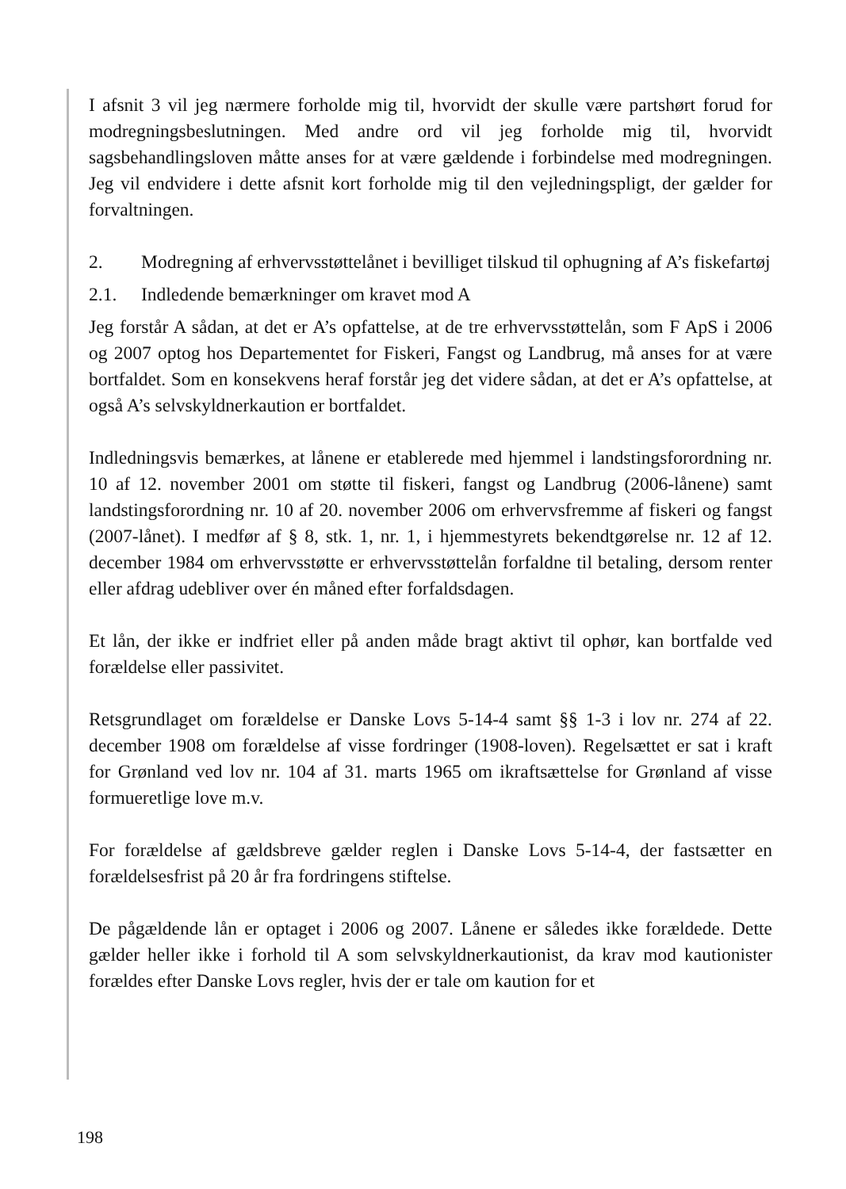I afsnit 3 vil jeg nærmere forholde mig til, hvorvidt der skulle være partshørt forud for modregningsbeslutningen. Med andre ord vil jeg forholde mig til, hvorvidt sagsbehandlingsloven måtte anses for at være gældende i forbindelse med modregningen. Jeg vil endvidere i dette afsnit kort forholde mig til den vejledningspligt, der gælder for forvaltningen.
2. Modregning af erhvervsstøttelånet i bevilliget tilskud til ophugning af A’s fiskefartøj
2.1. Indledende bemærkninger om kravet mod A
Jeg forstår A sådan, at det er A’s opfattelse, at de tre erhvervsstøttelån, som F ApS i 2006 og 2007 optog hos Departementet for Fiskeri, Fangst og Landbrug, må anses for at være bortfaldet. Som en konsekvens heraf forstår jeg det videre sådan, at det er A’s opfattelse, at også A’s selvskyldnerkaution er bortfaldet.
Indledningsvis bemærkes, at lånene er etablerede med hjemmel i landstingsforordning nr. 10 af 12. november 2001 om støtte til fiskeri, fangst og Landbrug (2006-lånene) samt landstingsforordning nr. 10 af 20. november 2006 om erhvervsfremme af fiskeri og fangst (2007-lånet). I medfør af § 8, stk. 1, nr. 1, i hjemmestyrets bekendtgørelse nr. 12 af 12. december 1984 om erhvervsstøtte er erhvervsstøttelån forfaldne til betaling, dersom renter eller afdrag udebliver over én måned efter forfaldsdagen.
Et lån, der ikke er indfriet eller på anden måde bragt aktivt til ophør, kan bortfalde ved forældelse eller passivitet.
Retsgrundlaget om forældelse er Danske Lovs 5-14-4 samt §§ 1-3 i lov nr. 274 af 22. december 1908 om forældelse af visse fordringer (1908-loven). Regelsættet er sat i kraft for Grønland ved lov nr. 104 af 31. marts 1965 om ikraftsættelse for Grønland af visse formueretlige love m.v.
For forældelse af gældsbreve gælder reglen i Danske Lovs 5-14-4, der fastsætter en forældelsesfrist på 20 år fra fordringens stiftelse.
De pågældende lån er optaget i 2006 og 2007. Lånene er således ikke forældede. Dette gælder heller ikke i forhold til A som selvskyldnerkautionist, da krav mod kautionister forældes efter Danske Lovs regler, hvis der er tale om kaution for et
198